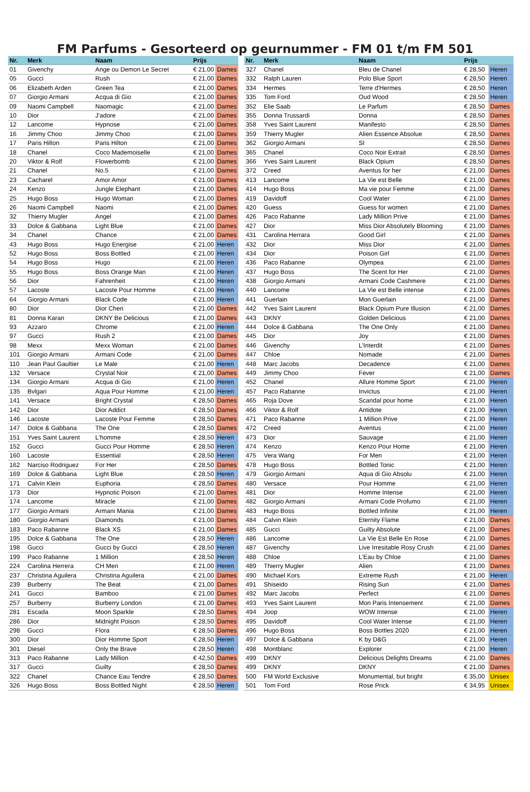FM Parfums - Gesorteerd op geurnummer - FM 01 t/m FM 501
| Nr. | Merk | Naam | Prijs | |
| --- | --- | --- | --- | --- |
| 01 | Givenchy | Ange ou Demon Le Secret | € 21,00 | Dames |
| 05 | Gucci | Rush | € 21,00 | Dames |
| 06 | Elizabeth Arden | Green Tea | € 21,00 | Dames |
| 07 | Giorgio Armani | Acqua di Gio | € 21,00 | Dames |
| 09 | Naomi Campbell | Naomagic | € 21,00 | Dames |
| 10 | Dior | J'adore | € 21,00 | Dames |
| 12 | Lancome | Hypnose | € 21,00 | Dames |
| 16 | Jimmy Choo | Jimmy Choo | € 21,00 | Dames |
| 17 | Paris Hilton | Paris Hilton | € 21,00 | Dames |
| 18 | Chanel | Coco Mademoiselle | € 21,00 | Dames |
| 20 | Viktor & Rolf | Flowerbomb | € 21,00 | Dames |
| 21 | Chanel | No.5 | € 21,00 | Dames |
| 23 | Cacharel | Amor Amor | € 21,00 | Dames |
| 24 | Kenzo | Jungle Elephant | € 21,00 | Dames |
| 25 | Hugo Boss | Hugo Woman | € 21,00 | Dames |
| 26 | Naomi Campbell | Naomi | € 21,00 | Dames |
| 32 | Thierry Mugler | Angel | € 21,00 | Dames |
| 33 | Dolce & Gabbana | Light Blue | € 21,00 | Dames |
| 34 | Chanel | Chance | € 21,00 | Dames |
| 43 | Hugo Boss | Hugo Energise | € 21,00 | Heren |
| 52 | Hugo Boss | Boss Bottled | € 21,00 | Heren |
| 54 | Hugo Boss | Hugo | € 21,00 | Heren |
| 55 | Hugo Boss | Boss Orange Man | € 21,00 | Heren |
| 56 | Dior | Fahrenheit | € 21,00 | Heren |
| 57 | Lacoste | Lacoste Pour Homme | € 21,00 | Heren |
| 64 | Giorgio Armani | Black Code | € 21,00 | Heren |
| 80 | Dior | Dior Cheri | € 21,00 | Dames |
| 81 | Donna Karan | DKNY Be Delicious | € 21,00 | Dames |
| 93 | Azzaro | Chrome | € 21,00 | Heren |
| 97 | Gucci | Rush 2 | € 21,00 | Dames |
| 98 | Mexx | Mexx Woman | € 21,00 | Dames |
| 101 | Giorgio Armani | Armani Code | € 21,00 | Dames |
| 110 | Jean Paul Gaultier | Le Male | € 21,00 | Heren |
| 132 | Versace | Crystal Noir | € 21,00 | Dames |
| 134 | Giorgio Armani | Acqua di Gio | € 21,00 | Heren |
| 135 | Bvlgari | Aqua Pour Homme | € 21,00 | Heren |
| 141 | Versace | Bright Crystal | € 28,50 | Dames |
| 142 | Dior | Dior Addict | € 28,50 | Dames |
| 146 | Lacoste | Lacoste Pour Femme | € 28,50 | Dames |
| 147 | Dolce & Gabbana | The One | € 28,50 | Dames |
| 151 | Yves Saint Laurent | L'homme | € 28,50 | Heren |
| 152 | Gucci | Gucci Pour Homme | € 28,50 | Heren |
| 160 | Lacoste | Essential | € 28,50 | Heren |
| 162 | Narciso Rodriguez | For Her | € 28,50 | Dames |
| 169 | Dolce & Gabbana | Light Blue | € 28,50 | Heren |
| 171 | Calvin Klein | Euphoria | € 28,50 | Dames |
| 173 | Dior | Hypnotic Poison | € 21,00 | Dames |
| 174 | Lancome | Miracle | € 21,00 | Dames |
| 177 | Giorgio Armani | Armani Mania | € 21,00 | Dames |
| 180 | Giorgio Armani | Diamonds | € 21,00 | Dames |
| 183 | Paco Rabanne | Black XS | € 21,00 | Dames |
| 195 | Dolce & Gabbana | The One | € 28,50 | Heren |
| 198 | Gucci | Gucci by Gucci | € 28,50 | Heren |
| 199 | Paco Rabanne | 1 Million | € 28,50 | Heren |
| 224 | Carolina Herrera | CH Men | € 21,00 | Heren |
| 237 | Christina Aguilera | Christina Aguilera | € 21,00 | Dames |
| 239 | Burberry | The Beat | € 21,00 | Dames |
| 241 | Gucci | Bamboo | € 21,00 | Dames |
| 257 | Burberry | Burberry London | € 21,00 | Dames |
| 281 | Escada | Moon Sparkle | € 28,50 | Dames |
| 286 | Dior | Midnight Poison | € 28,50 | Dames |
| 298 | Gucci | Flora | € 28,50 | Dames |
| 300 | Dior | Dior Homme Sport | € 28,50 | Heren |
| 301 | Diesel | Only the Brave | € 28,50 | Heren |
| 313 | Paco Rabanne | Lady Million | € 42,50 | Dames |
| 317 | Gucci | Guilty | € 28,50 | Dames |
| 322 | Chanel | Chance Eau Tendre | € 28,50 | Dames |
| 326 | Hugo Boss | Boss Bottled Night | € 28,50 | Heren |
| Nr. | Merk | Naam | Prijs | |
| --- | --- | --- | --- | --- |
| 327 | Chanel | Bleu de Chanel | € 28,50 | Heren |
| 332 | Ralph Lauren | Polo Blue Sport | € 28,50 | Heren |
| 334 | Hermes | Terre d'Hermes | € 28,50 | Heren |
| 335 | Tom Ford | Oud Wood | € 28,50 | Heren |
| 352 | Elie Saab | Le Parfum | € 28,50 | Dames |
| 355 | Donna Trussardi | Donna | € 28,50 | Dames |
| 358 | Yves Saint Laurent | Manifesto | € 28,50 | Dames |
| 359 | Thierry Mugler | Alien Essence Absolue | € 28,50 | Dames |
| 362 | Giorgio Armani | SI | € 28,50 | Dames |
| 365 | Chanel | Coco Noir Extrait | € 28,50 | Dames |
| 366 | Yves Saint Laurent | Black Opium | € 28,50 | Dames |
| 372 | Creed | Aventus for her | € 21,00 | Dames |
| 413 | Lancome | La Vie est Belle | € 21,00 | Dames |
| 414 | Hugo Boss | Ma vie pour Femme | € 21,00 | Dames |
| 419 | Davidoff | Cool Water | € 21,00 | Dames |
| 420 | Guess | Guess for women | € 21,00 | Dames |
| 426 | Paco Rabanne | Lady Million Prive | € 21,00 | Dames |
| 427 | Dior | Miss Dior Absolutely Blooming | € 21,00 | Dames |
| 431 | Carolina Herrara | Good Girl | € 21,00 | Dames |
| 432 | Dior | Miss Dior | € 21,00 | Dames |
| 434 | Dior | Poison Girl | € 21,00 | Dames |
| 436 | Paco Rabanne | Olympea | € 21,00 | Dames |
| 437 | Hugo Boss | The Scent for Her | € 21,00 | Dames |
| 438 | Giorgio Armani | Armani Code Cashmere | € 21,00 | Dames |
| 440 | Lancome | La Vie est Belle intense | € 21,00 | Dames |
| 441 | Guerlain | Mon Guerlain | € 21,00 | Dames |
| 442 | Yves Saint Laurent | Black Opium Pure Illusion | € 21,00 | Dames |
| 443 | DKNY | Golden Delicious | € 21,00 | Dames |
| 444 | Dolce & Gabbana | The One Only | € 21,00 | Dames |
| 445 | Dior | Joy | € 21,00 | Dames |
| 446 | Givenchy | L'Interdit | € 21,00 | Dames |
| 447 | Chloe | Nomade | € 21,00 | Dames |
| 448 | Marc Jacobs | Decadence | € 21,00 | Dames |
| 449 | Jimmy Choo | Fever | € 21,00 | Dames |
| 452 | Chanel | Allure Homme Sport | € 21,00 | Heren |
| 457 | Paco Rabanne | Invictus | € 21,00 | Heren |
| 465 | Roja Dove | Scandal pour home | € 21,00 | Heren |
| 466 | Viktor & Rolf | Antidote | € 21,00 | Heren |
| 471 | Paco Rabanne | 1 Million Prive | € 21,00 | Heren |
| 472 | Creed | Aventus | € 21,00 | Heren |
| 473 | Dior | Sauvage | € 21,00 | Heren |
| 474 | Kenzo | Kenzo Pour Home | € 21,00 | Heren |
| 475 | Vera Wang | For Men | € 21,00 | Heren |
| 478 | Hugo Boss | Bottled Tonic | € 21,00 | Heren |
| 479 | Giorgio Armani | Aqua di Gio Absolu | € 21,00 | Heren |
| 480 | Versace | Pour Homme | € 21,00 | Heren |
| 481 | Dior | Homme Intense | € 21,00 | Heren |
| 482 | Giorgio Armani | Armani Code Profumo | € 21,00 | Heren |
| 483 | Hugo Boss | Bottled Infinite | € 21,00 | Heren |
| 484 | Calvin Klein | Eternity Flame | € 21,00 | Dames |
| 485 | Gucci | Guilty Absolute | € 21,00 | Dames |
| 486 | Lancome | La Vie Est Belle En Rose | € 21,00 | Dames |
| 487 | Givenchy | Live Irresitable Rosy Crush | € 21,00 | Dames |
| 488 | Chloe | L'Eau by Chloe | € 21,00 | Dames |
| 489 | Thierry Mugler | Alien | € 21,00 | Dames |
| 490 | Michael Kors | Extreme Rush | € 21,00 | Heren |
| 491 | Shiseido | Rising Sun | € 21,00 | Dames |
| 492 | Marc Jacobs | Perfect | € 21,00 | Dames |
| 493 | Yves Saint Laurent | Mon Paris Intensement | € 21,00 | Dames |
| 494 | Joop | WOW Intense | € 21,00 | Heren |
| 495 | Davidoff | Cool Water Intense | € 21,00 | Heren |
| 496 | Hugo Boss | Boss Bottles 2020 | € 21,00 | Heren |
| 497 | Dolce & Gabbana | K by D&G | € 21,00 | Heren |
| 498 | Montblanc | Explorer | € 21,00 | Heren |
| 499 | DKNY | Delicious Delights Dreams | € 21,00 | Dames |
| 499 | DKNY | DKNY | € 21,00 | Dames |
| 500 | FM World Exclusive | Monumental, but bright | € 35,00 | Unisex |
| 501 | Tom Ford | Rose Prick | € 34,95 | Unisex |